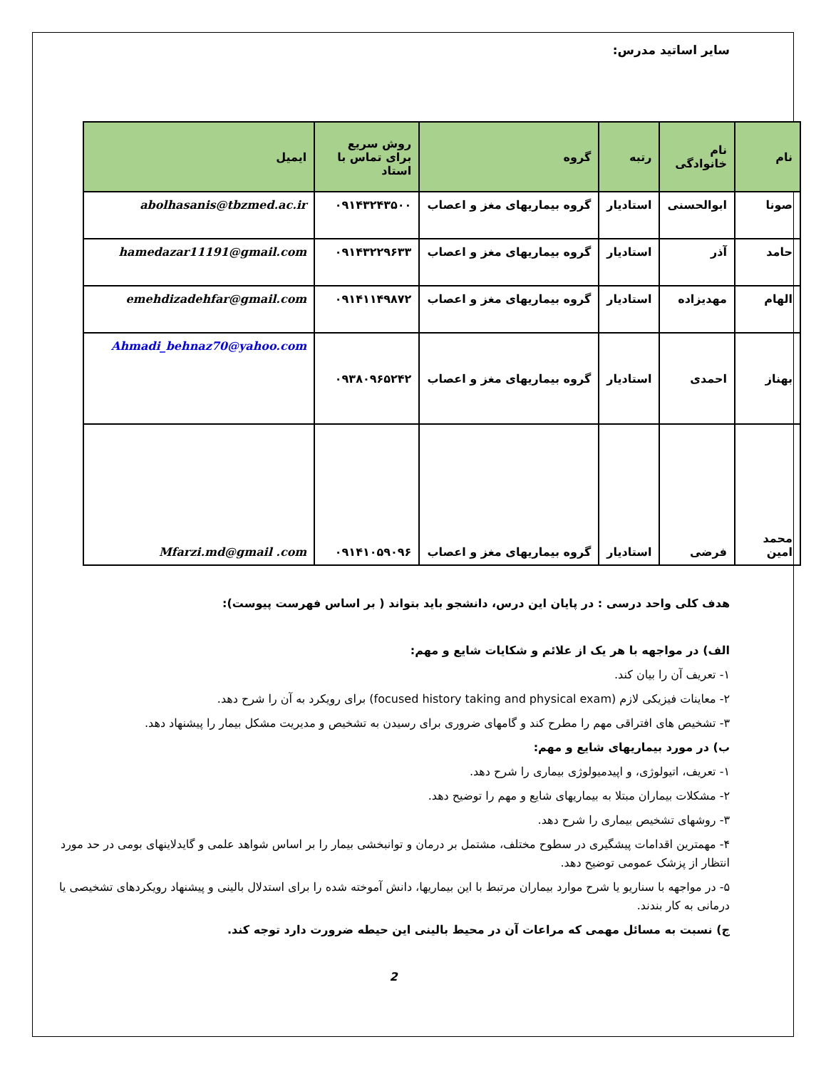سایر اساتید مدرس:
| نام | نام خانوادگی | رتبه | گروه | روش سریع برای تماس با استاد | ایمیل |
| --- | --- | --- | --- | --- | --- |
| صونا | ابوالحسنی | استادیار | گروه بیماریهای مغز و اعصاب | ۰۹۱۴۳۲۴۳۵۰۰ | abolhasanis@tbzmed.ac.ir |
| حامد | آذر | استادیار | گروه بیماریهای مغز و اعصاب | ۰۹۱۴۳۲۲۹۶۳۳ | hamedazar11191@gmail.com |
| الهام | مهدیزاده | استادیار | گروه بیماریهای مغز و اعصاب | ۰۹۱۴۱۱۴۹۸۷۲ | emehdizadehfar@gmail.com |
| بهناز | احمدی | استادیار | گروه بیماریهای مغز و اعصاب | ۰۹۳۸۰۹۶۵۲۴۲ | Ahmadi_behnaz70@yahoo.com |
| محمد امین | فرضی | استادیار | گروه بیماریهای مغز و اعصاب | ۰۹۱۴۱۰۵۹۰۹۶ | Mfarzi.md@gmail .com |
هدف کلی واحد درسی : در پایان این درس، دانشجو باید بتواند ( بر اساس فهرست پیوست):
الف) در مواجهه با هر یک از علائم و شکایات شایع و مهم:
۱- تعریف آن را بیان کند.
۲- معاینات فیزیکی لازم (focused history taking and physical exam) برای رویکرد به آن را شرح دهد.
۳- تشخیص های افتراقی مهم را مطرح کند و گامهای ضروری برای رسیدن به تشخیص و مدیریت مشکل بیمار را پیشنهاد دهد.
ب) در مورد بیماریهای شایع و مهم:
۱- تعریف، اتیولوژی، و اپیدمیولوژی بیماری را شرح دهد.
۲- مشکلات بیماران مبتلا به بیماریهای شایع و مهم را توضیح دهد.
۳- روشهای تشخیص بیماری را شرح دهد.
۴- مهمترین اقدامات پیشگیری در سطوح مختلف، مشتمل بر درمان و توانبخشی بیمار را بر اساس شواهد علمی و گایدلاینهای بومی در حد مورد انتظار از پزشک عمومی توضیح دهد.
۵- در مواجهه با سناریو یا شرح موارد بیماران مرتبط با این بیماریها، دانش آموخته شده را برای استدلال بالینی و پیشنهاد رویکردهای تشخیصی یا درمانی به کار بندند.
ج) نسبت به مسائل مهمی که مراعات آن در محیط بالینی این حیطه ضرورت دارد توجه کند.
2